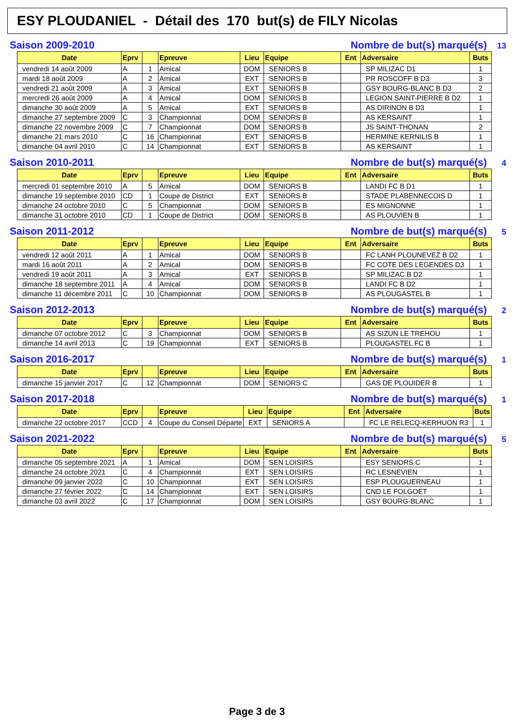ESY PLOUDANIEL - Détail des 170 but(s) de FILY Nicolas
Saison 2009-2010 Nombre de but(s) marqué(s) 13
| Date | Eprv | | Epreuve | Lieu | Equipe | Ent | Adversaire | Buts |
| --- | --- | --- | --- | --- | --- | --- | --- | --- |
| vendredi 14 août 2009 | A | 1 | Amical | DOM | SENIORS B | | SP MILIZAC D1 | 1 |
| mardi 18 août 2009 | A | 2 | Amical | EXT | SENIORS B | | PR ROSCOFF B D3 | 3 |
| vendredi 21 août 2009 | A | 3 | Amical | EXT | SENIORS B | | GSY BOURG-BLANC B D3 | 2 |
| mercredi 26 août 2009 | A | 4 | Amical | DOM | SENIORS B | | LEGION SAINT-PIERRE B D2 | 1 |
| dimanche 30 août 2009 | A | 5 | Amical | EXT | SENIORS B | | AS DIRINON B D3 | 1 |
| dimanche 27 septembre 2009 | C | 3 | Championnat | DOM | SENIORS B | | AS KERSAINT | 1 |
| dimanche 22 novembre 2009 | C | 7 | Championnat | DOM | SENIORS B | | JS SAINT-THONAN | 2 |
| dimanche 21 mars 2010 | C | 16 | Championnat | EXT | SENIORS B | | HERMINE KERNILIS B | 1 |
| dimanche 04 avril 2010 | C | 14 | Championnat | EXT | SENIORS B | | AS KERSAINT | 1 |
Saison 2010-2011 Nombre de but(s) marqué(s) 4
| Date | Eprv | | Epreuve | Lieu | Equipe | Ent | Adversaire | Buts |
| --- | --- | --- | --- | --- | --- | --- | --- | --- |
| mercredi 01 septembre 2010 | A | 5 | Amical | DOM | SENIORS B | | LANDI FC B D1 | 1 |
| dimanche 19 septembre 2010 | CD | 1 | Coupe de District | EXT | SENIORS B | | STADE PLABENNECOIS D | 1 |
| dimanche 24 octobre 2010 | C | 5 | Championnat | DOM | SENIORS B | | ES MIGNONNE | 1 |
| dimanche 31 octobre 2010 | CD | 1 | Coupe de District | DOM | SENIORS B | | AS PLOUVIEN B | 1 |
Saison 2011-2012 Nombre de but(s) marqué(s) 5
| Date | Eprv | | Epreuve | Lieu | Equipe | Ent | Adversaire | Buts |
| --- | --- | --- | --- | --- | --- | --- | --- | --- |
| vendredi 12 août 2011 | A | 1 | Amical | DOM | SENIORS B | | FC LANH PLOUNEVEZ B D2 | 1 |
| mardi 16 août 2011 | A | 2 | Amical | DOM | SENIORS B | | FC COTE DES LEGENDES D3 | 1 |
| vendredi 19 août 2011 | A | 3 | Amical | EXT | SENIORS B | | SP MILIZAC B D2 | 1 |
| dimanche 18 septembre 2011 | A | 4 | Amical | DOM | SENIORS B | | LANDI FC B D2 | 1 |
| dimanche 11 décembre 2011 | C | 10 | Championnat | DOM | SENIORS B | | AS PLOUGASTEL B | 1 |
Saison 2012-2013 Nombre de but(s) marqué(s) 2
| Date | Eprv | | Epreuve | Lieu | Equipe | Ent | Adversaire | Buts |
| --- | --- | --- | --- | --- | --- | --- | --- | --- |
| dimanche 07 octobre 2012 | C | 3 | Championnat | DOM | SENIORS B | | AS SIZUN LE TREHOU | 1 |
| dimanche 14 avril 2013 | C | 19 | Championnat | EXT | SENIORS B | | PLOUGASTEL FC B | 1 |
Saison 2016-2017 Nombre de but(s) marqué(s) 1
| Date | Eprv | | Epreuve | Lieu | Equipe | Ent | Adversaire | Buts |
| --- | --- | --- | --- | --- | --- | --- | --- | --- |
| dimanche 15 janvier 2017 | C | 12 | Championnat | DOM | SENIORS C | | GAS DE PLOUIDER B | 1 |
Saison 2017-2018 Nombre de but(s) marqué(s) 1
| Date | Eprv | | Epreuve | Lieu | Equipe | Ent | Adversaire | Buts |
| --- | --- | --- | --- | --- | --- | --- | --- | --- |
| dimanche 22 octobre 2017 | CCD | 4 | Coupe du Conseil Départe | EXT | SENIORS A | | FC LE RELECQ-KERHUON R3 | 1 |
Saison 2021-2022 Nombre de but(s) marqué(s) 5
| Date | Eprv | | Epreuve | Lieu | Equipe | Ent | Adversaire | Buts |
| --- | --- | --- | --- | --- | --- | --- | --- | --- |
| dimanche 05 septembre 2021 | A | 1 | Amical | DOM | SEN LOISIRS | | ESY SENIORS C | 1 |
| dimanche 24 octobre 2021 | C | 4 | Championnat | EXT | SEN LOISIRS | | RC LESNEVIEN | 1 |
| dimanche 09 janvier 2022 | C | 10 | Championnat | EXT | SEN LOISIRS | | ESP PLOUGUERNEAU | 1 |
| dimanche 27 février 2022 | C | 14 | Championnat | EXT | SEN LOISIRS | | CND LE FOLGOET | 1 |
| dimanche 03 avril 2022 | C | 17 | Championnat | DOM | SEN LOISIRS | | GSY BOURG-BLANC | 1 |
Page 3 de 3